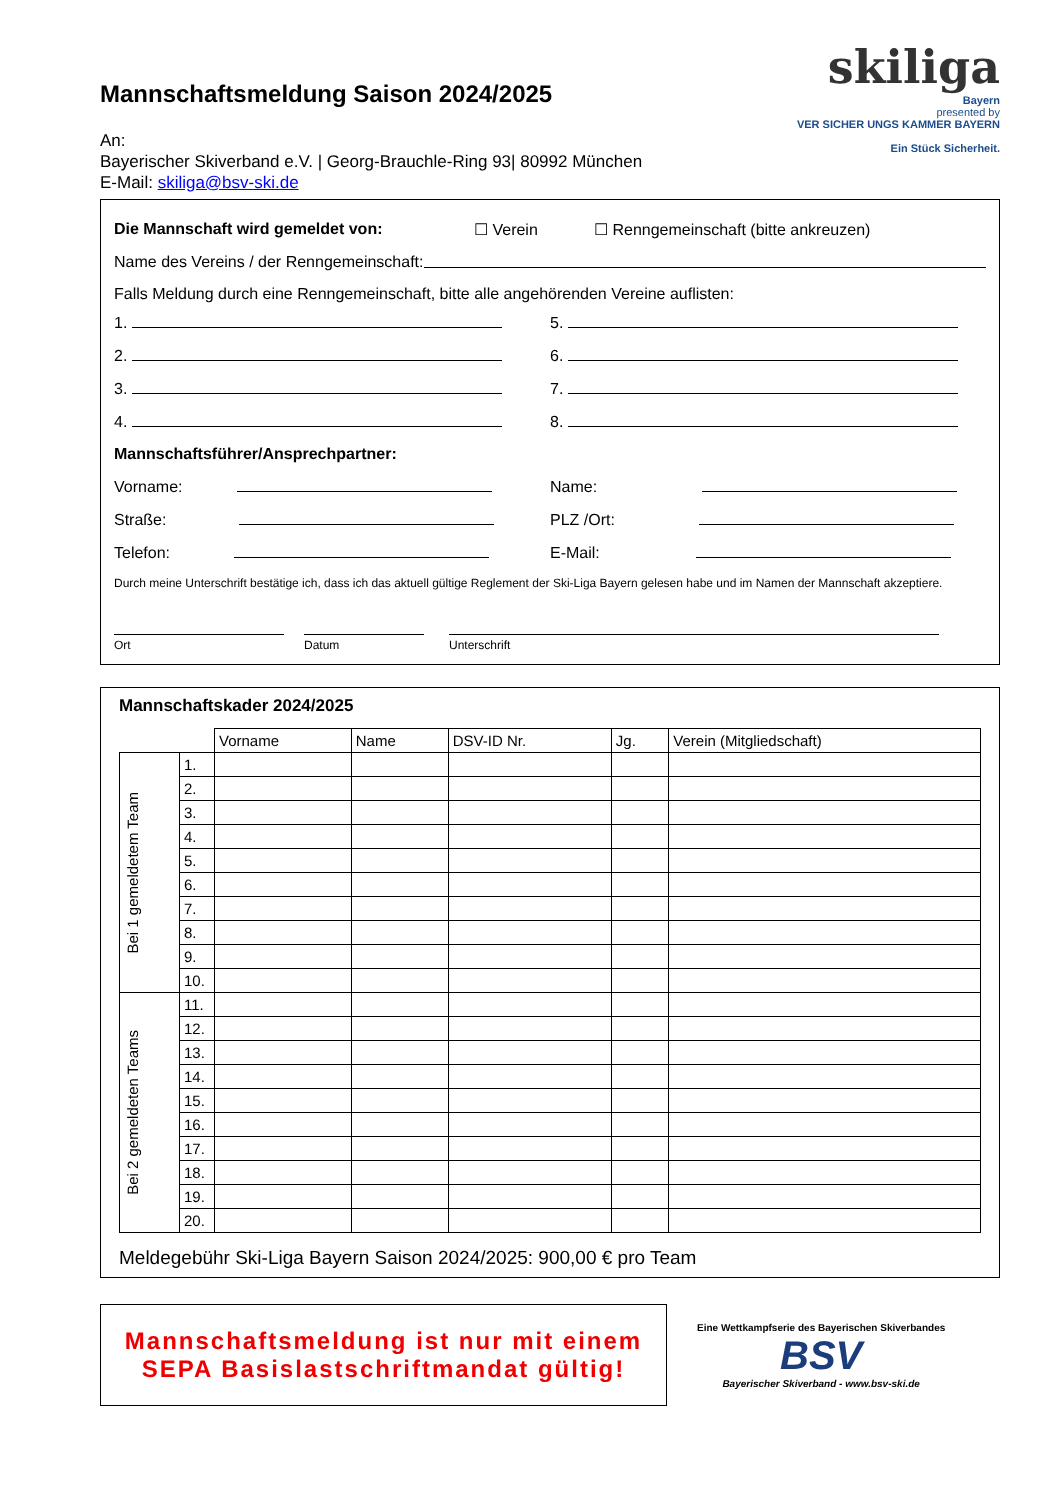Mannschaftsmeldung Saison 2024/2025
An:
Bayerischer Skiverband e.V. | Georg-Brauchle-Ring 93| 80992 München
E-Mail: skiliga@bsv-ski.de
skiliga
Bayern
presented by
VER SICHER UNGS KAMMER BAYERN
Ein Stück Sicherheit.
Die Mannschaft wird gemeldet von: ☐ Verein ☐ Renngemeinschaft (bitte ankreuzen)
Name des Vereins / der Renngemeinschaft:
Falls Meldung durch eine Renngemeinschaft, bitte alle angehörenden Vereine auflisten:
1. 5.
2. 6.
3. 7.
4. 8.
Mannschaftsführer/Ansprechpartner:
Vorname: Name:
Straße: PLZ /Ort:
Telefon: E-Mail:
Durch meine Unterschrift bestätige ich, dass ich das aktuell gültige Reglement der Ski-Liga Bayern gelesen habe und im Namen der Mannschaft akzeptiere.
Ort
Datum
Unterschrift
Mannschaftskader 2024/2025
| | | Vorname | Name | DSV-ID Nr. | Jg. | Verein (Mitgliedschaft) |
| Bei 1 gemeldetem Team | 1. | | | | | |
| | 2. | | | | | |
| | 3. | | | | | |
| | 4. | | | | | |
| | 5. | | | | | |
| | 6. | | | | | |
| | 7. | | | | | |
| | 8. | | | | | |
| | 9. | | | | | |
| | 10. | | | | | |
| Bei 2 gemeldeten Teams | 11. | | | | | |
| | 12. | | | | | |
| | 13. | | | | | |
| | 14. | | | | | |
| | 15. | | | | | |
| | 16. | | | | | |
| | 17. | | | | | |
| | 18. | | | | | |
| | 19. | | | | | |
| | 20. | | | | | |
Meldegebühr Ski-Liga Bayern Saison 2024/2025: 900,00 € pro Team
Mannschaftsmeldung ist nur mit einem SEPA Basislastschriftmandat gültig!
Eine Wettkampfserie des Bayerischen Skiverbandes
BSV
Bayerischer Skiverband - www.bsv-ski.de